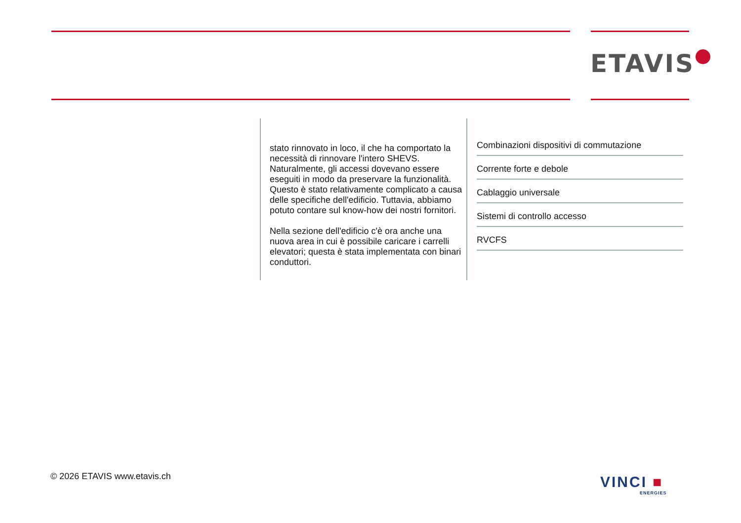ETAVIS
stato rinnovato in loco, il che ha comportato la necessità di rinnovare l'intero SHEVS. Naturalmente, gli accessi dovevano essere eseguiti in modo da preservare la funzionalità. Questo è stato relativamente complicato a causa delle specifiche dell'edificio. Tuttavia, abbiamo potuto contare sul know-how dei nostri fornitori.
Nella sezione dell'edificio c'è ora anche una nuova area in cui è possibile caricare i carrelli elevatori; questa è stata implementata con binari conduttori.
Combinazioni dispositivi di commutazione
Corrente forte e debole
Cablaggio universale
Sistemi di controllo accesso
RVCFS
© 2026 ETAVIS www.etavis.ch VINCI ■
ENERGIES